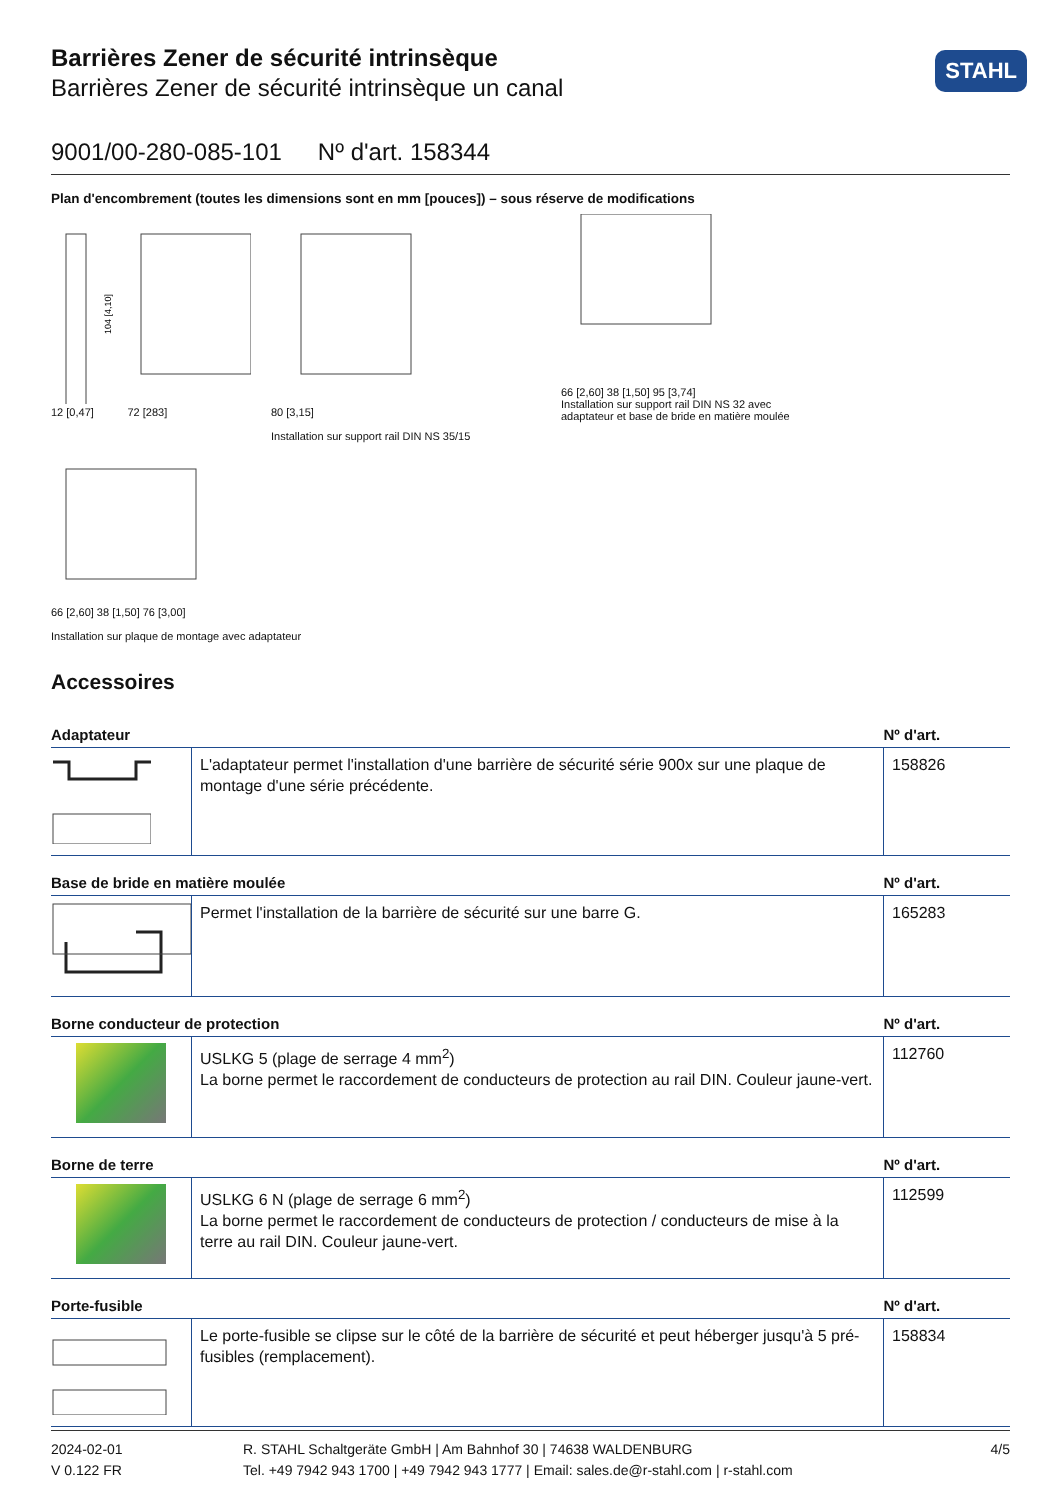Barrières Zener de sécurité intrinsèque
Barrières Zener de sécurité intrinsèque un canal
STAHL
9001/00-280-085-101 Nº d'art. 158344
Plan d'encombrement (toutes les dimensions sont en mm [pouces]) – sous réserve de modifications
104 [4,10]
12 [0,47] 72 [283]
80 [3,15]
Installation sur support rail DIN NS 35/15
66 [2,60] 38 [1,50] 95 [3,74]
Installation sur support rail DIN NS 32 avec adaptateur et base de bride en matière moulée
66 [2,60] 38 [1,50] 76 [3,00]
Installation sur plaque de montage avec adaptateur
Accessoires
| Adaptateur | | Nº d'art. |
| --- | --- | --- |
| | L'adaptateur permet l'installation d'une barrière de sécurité série 900x sur une plaque de montage d'une série précédente. | 158826 |
| Base de bride en matière moulée | | Nº d'art. |
| | Permet l'installation de la barrière de sécurité sur une barre G. | 165283 |
| Borne conducteur de protection | | Nº d'art. |
| | USLKG 5 (plage de serrage 4 mm<sup>2</sup>) La borne permet le raccordement de conducteurs de protection au rail DIN. Couleur jaune-vert. | 112760 |
| Borne de terre | | Nº d'art. |
| | USLKG 6 N (plage de serrage 6 mm<sup>2</sup>) La borne permet le raccordement de conducteurs de protection / conducteurs de mise à la terre au rail DIN. Couleur jaune-vert. | 112599 |
| Porte-fusible | | Nº d'art. |
| | Le porte-fusible se clipse sur le côté de la barrière de sécurité et peut héberger jusqu'à 5 pré-fusibles (remplacement). | 158834 |
2024-02-01
V 0.122 FR
R. STAHL Schaltgeräte GmbH | Am Bahnhof 30 | 74638 WALDENBURG
Tel. +49 7942 943 1700 | +49 7942 943 1777 | Email: sales.de@r-stahl.com | r-stahl.com
4/5